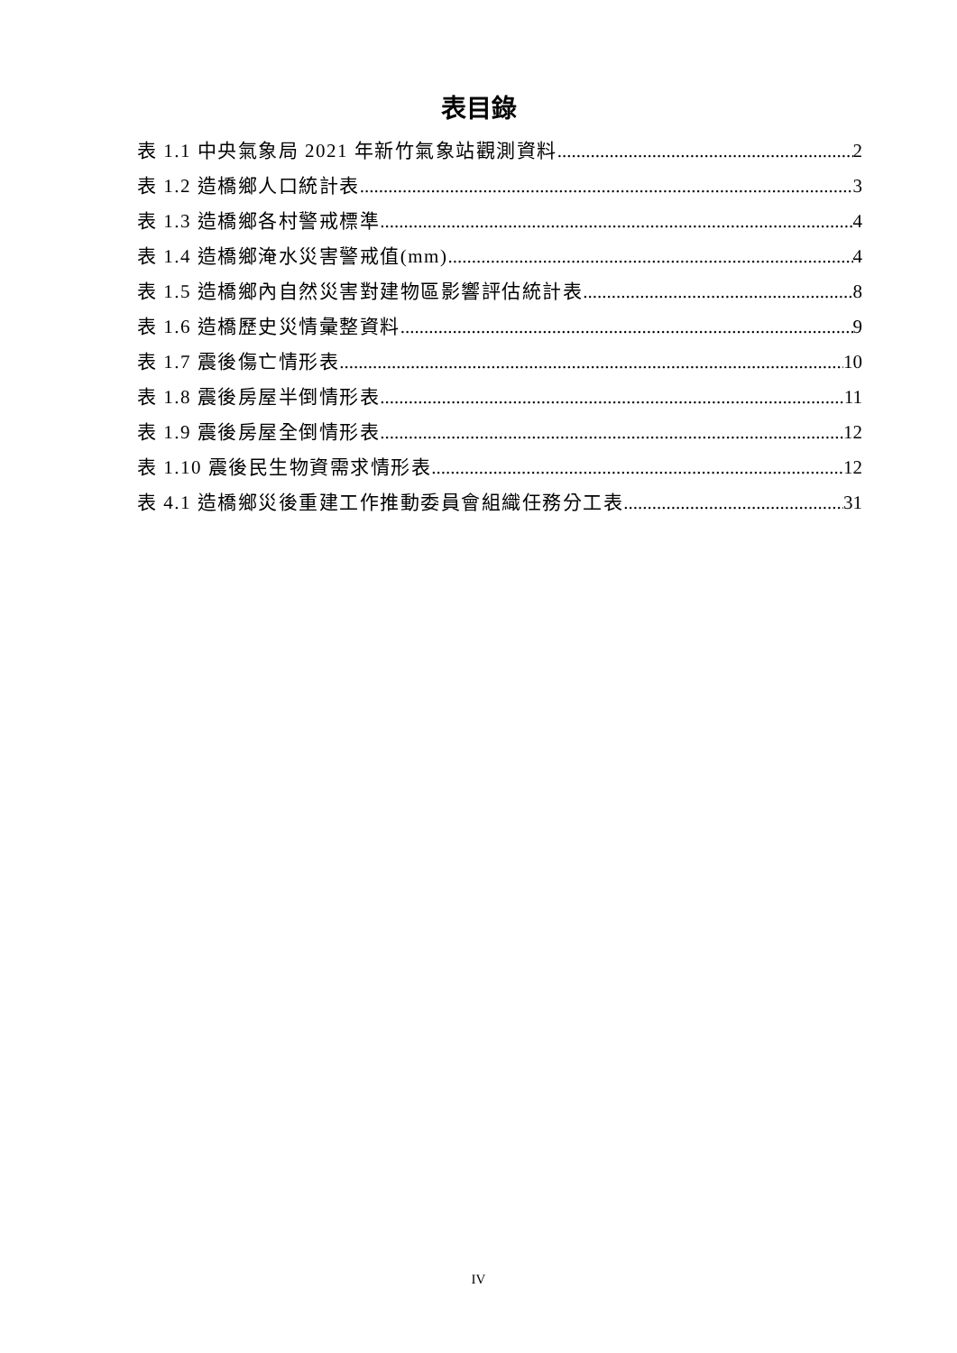表目錄
表 1.1 中央氣象局 2021 年新竹氣象站觀測資料 2
表 1.2 造橋鄉人口統計表 3
表 1.3 造橋鄉各村警戒標準 4
表 1.4 造橋鄉淹水災害警戒值(mm) 4
表 1.5 造橋鄉內自然災害對建物區影響評估統計表 8
表 1.6 造橋歷史災情彙整資料 9
表 1.7 震後傷亡情形表 10
表 1.8 震後房屋半倒情形表 11
表 1.9 震後房屋全倒情形表 12
表 1.10 震後民生物資需求情形表 12
表 4.1 造橋鄉災後重建工作推動委員會組織任務分工表 31
IV